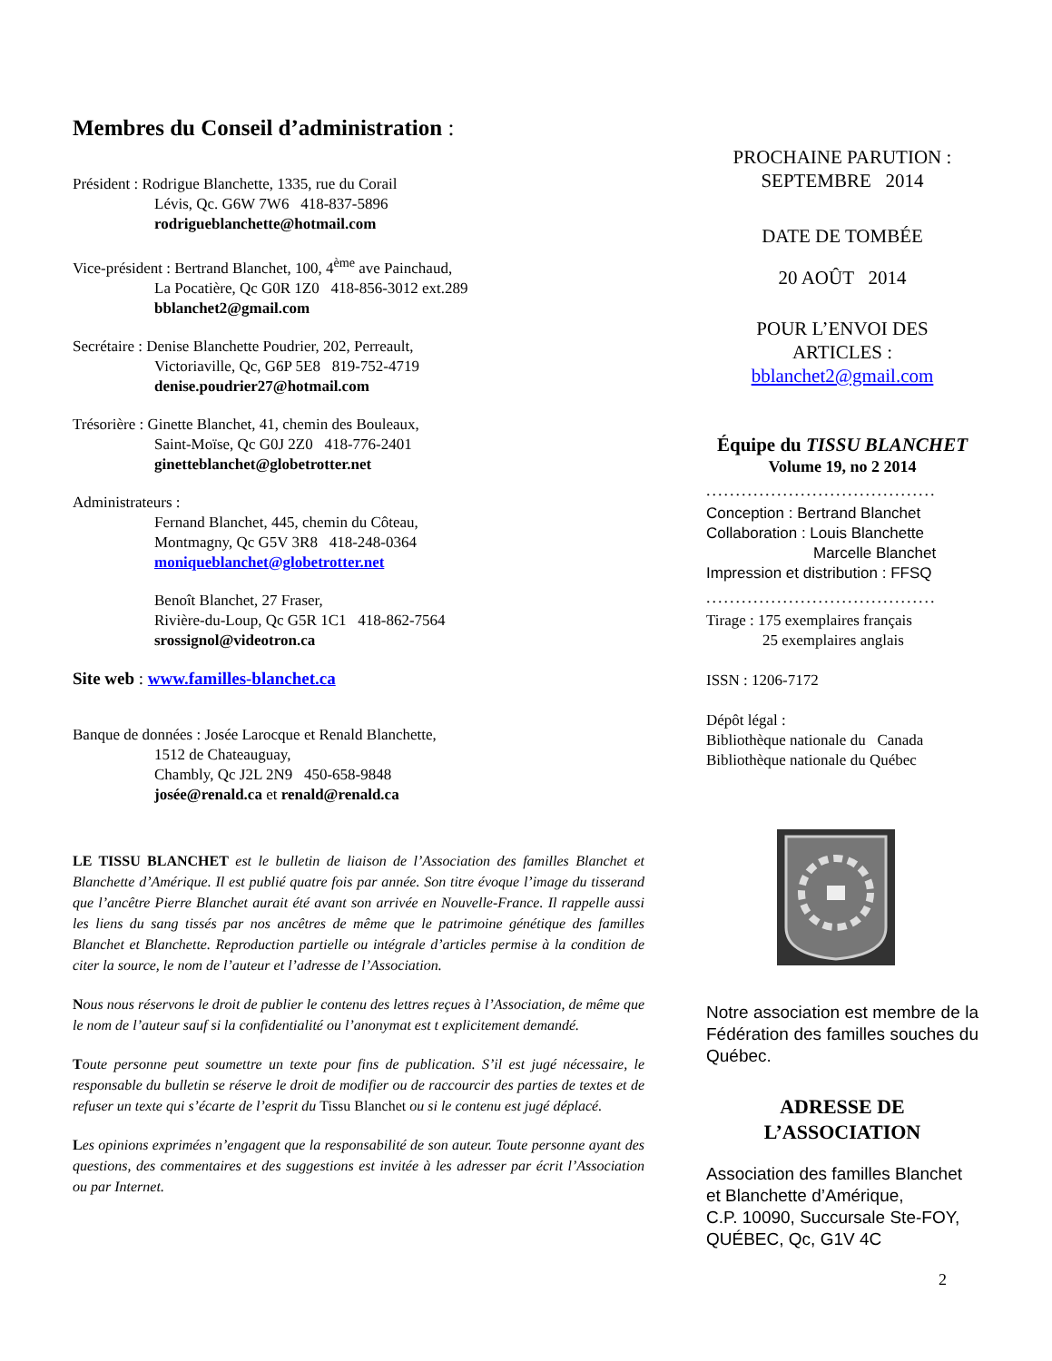Membres du Conseil d’administration :
Président : Rodrigue Blanchette, 1335, rue du Corail
Lévis, Qc. G6W 7W6 418-837-5896
rodrigueblanchette@hotmail.com
Vice-président : Bertrand Blanchet, 100, 4<sup>ème</sup> ave Painchaud,
La Pocatière, Qc G0R 1Z0 418-856-3012 ext.289
bblanchet2@gmail.com
Secrétaire : Denise Blanchette Poudrier, 202, Perreault,
Victoriaville, Qc, G6P 5E8 819-752-4719
denise.poudrier27@hotmail.com
Trésorière : Ginette Blanchet, 41, chemin des Bouleaux,
Saint-Moïse, Qc G0J 2Z0 418-776-2401
ginetteblanchet@globetrotter.net
Administrateurs :
Fernand Blanchet, 445, chemin du Côteau,
Montmagny, Qc G5V 3R8 418-248-0364
moniqueblanchet@globetrotter.net
Benoît Blanchet, 27 Fraser,
Rivière-du-Loup, Qc G5R 1C1 418-862-7564
srossignol@videotron.ca
Site web : www.familles-blanchet.ca
Banque de données : Josée Larocque et Renald Blanchette,
1512 de Chateauguay,
Chambly, Qc J2L 2N9 450-658-9848
josée@renald.ca et renald@renald.ca
LE TISSU BLANCHET est le bulletin de liaison de l’Association des familles Blanchet et Blanchette d’Amérique. Il est publié quatre fois par année. Son titre évoque l’image du tisserand que l’ancêtre Pierre Blanchet aurait été avant son arrivée en Nouvelle-France. Il rappelle aussi les liens du sang tissés par nos ancêtres de même que le patrimoine génétique des familles Blanchet et Blanchette. Reproduction partielle ou intégrale d’articles permise à la condition de citer la source, le nom de l’auteur et l’adresse de l’Association.
Nous nous réservons le droit de publier le contenu des lettres reçues à l’Association, de même que le nom de l’auteur sauf si la confidentialité ou l’anonymat est t explicitement demandé.
Toute personne peut soumettre un texte pour fins de publication. S’il est jugé nécessaire, le responsable du bulletin se réserve le droit de modifier ou de raccourcir des parties de textes et de refuser un texte qui s’écarte de l’esprit du Tissu Blanchet ou si le contenu est jugé déplacé.
Les opinions exprimées n’engagent que la responsabilité de son auteur. Toute personne ayant des questions, des commentaires et des suggestions est invitée à les adresser par écrit l’Association ou par Internet.
PROCHAINE PARUTION :
SEPTEMBRE 2014
DATE DE TOMBÉE
20 AOÛT 2014
POUR L’ENVOI DES
ARTICLES :
bblanchet2@gmail.com
Équipe du TISSU BLANCHET
Volume 19, no 2 2014
.......................................
Conception : Bertrand Blanchet
Collaboration : Louis Blanchette
Marcelle Blanchet
Impression et distribution : FFSQ
.......................................
Tirage : 175 exemplaires français
25 exemplaires anglais
ISSN : 1206-7172
Dépôt légal :
Bibliothèque nationale du Canada
Bibliothèque nationale du Québec
Notre association est membre de la Fédération des familles souches du Québec.
ADRESSE DE
L’ASSOCIATION
Association des familles Blanchet et Blanchette d’Amérique,
C.P. 10090, Succursale Ste-FOY,
QUÉBEC, Qc, G1V 4C
2